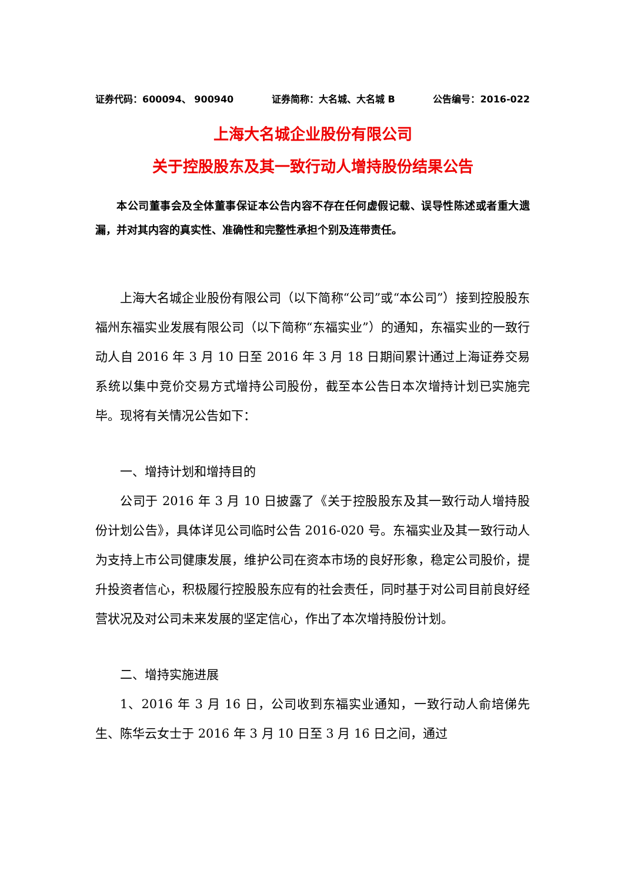证券代码：600094、 900940 证券简称：大名城、大名城 B 公告编号：2016-022
上海大名城企业股份有限公司
关于控股股东及其一致行动人增持股份结果公告
本公司董事会及全体董事保证本公告内容不存在任何虚假记载、误导性陈述或者重大遗漏，并对其内容的真实性、准确性和完整性承担个别及连带责任。
上海大名城企业股份有限公司（以下简称“公司”或“本公司”）接到控股股东福州东福实业发展有限公司（以下简称“东福实业”）的通知，东福实业的一致行动人自 2016 年 3 月 10 日至 2016 年 3 月 18 日期间累计通过上海证券交易系统以集中竞价交易方式增持公司股份，截至本公告日本次增持计划已实施完毕。现将有关情况公告如下：
一、增持计划和增持目的
公司于 2016 年 3 月 10 日披露了《关于控股股东及其一致行动人增持股份计划公告》，具体详见公司临时公告 2016-020 号。东福实业及其一致行动人为支持上市公司健康发展，维护公司在资本市场的良好形象，稳定公司股价，提升投资者信心，积极履行控股股东应有的社会责任，同时基于对公司目前良好经营状况及对公司未来发展的坚定信心，作出了本次增持股份计划。
二、增持实施进展
1、2016 年 3 月 16 日，公司收到东福实业通知，一致行动人俞培俤先生、陈华云女士于 2016 年 3 月 10 日至 3 月 16 日之间，通过